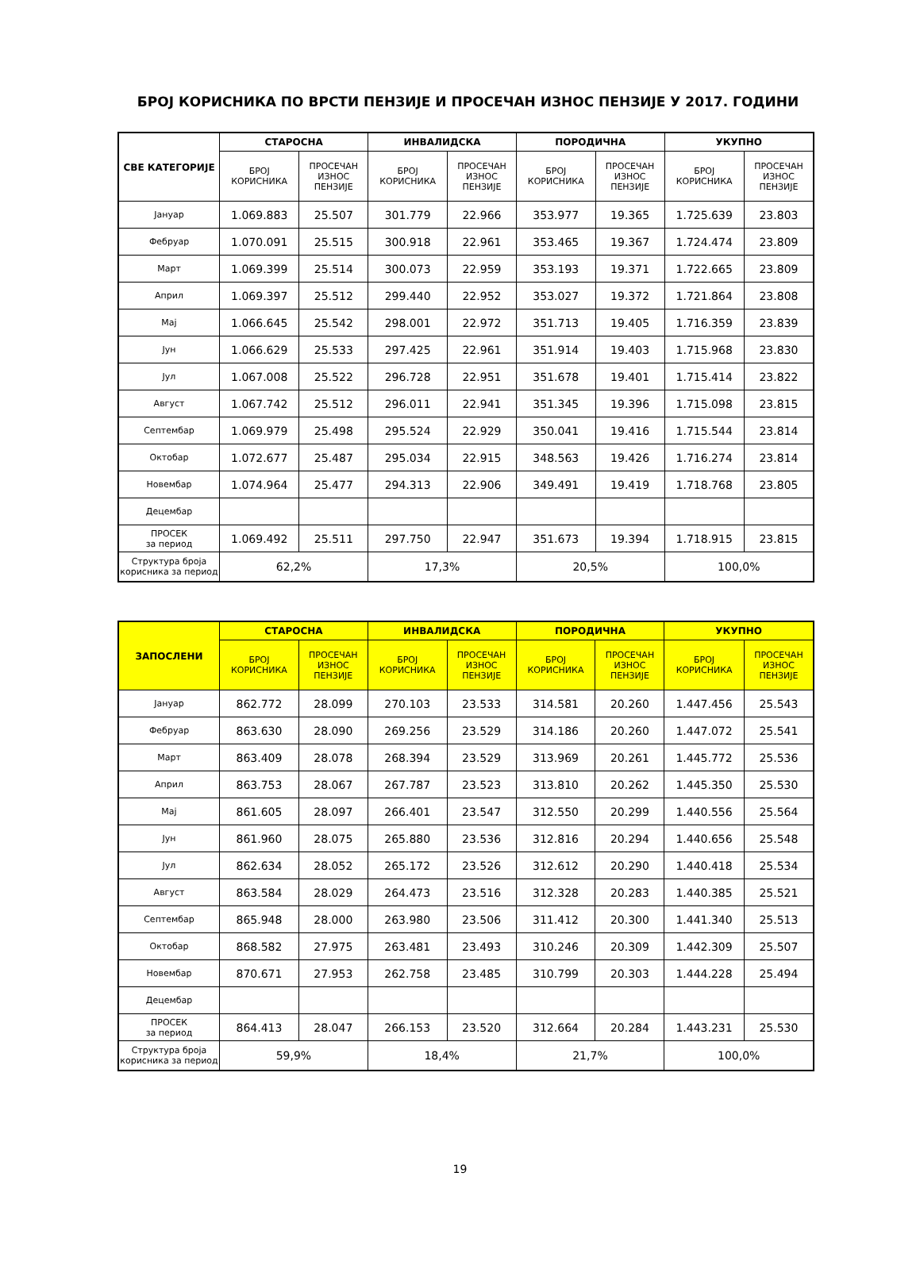БРОЈ КОРИСНИКА ПО ВРСТИ ПЕНЗИЈЕ И ПРОСЕЧАН ИЗНОС ПЕНЗИЈЕ У 2017. ГОДИНИ
| СВЕ КАТЕГОРИЈЕ | СТАРОСНА | | ИНВАЛИДСКА | | ПОРОДИЧНА | | УКУПНО | |
| --- | --- | --- | --- | --- | --- | --- | --- | --- |
| | БРОЈ КОРИСНИКА | ПРОСЕЧАН ИЗНОС ПЕНЗИЈЕ | БРОЈ КОРИСНИКА | ПРОСЕЧАН ИЗНОС ПЕНЗИЈЕ | БРОЈ КОРИСНИКА | ПРОСЕЧАН ИЗНОС ПЕНЗИЈЕ | БРОЈ КОРИСНИКА | ПРОСЕЧАН ИЗНОС ПЕНЗИЈЕ |
| Јануар | 1.069.883 | 25.507 | 301.779 | 22.966 | 353.977 | 19.365 | 1.725.639 | 23.803 |
| Фебруар | 1.070.091 | 25.515 | 300.918 | 22.961 | 353.465 | 19.367 | 1.724.474 | 23.809 |
| Март | 1.069.399 | 25.514 | 300.073 | 22.959 | 353.193 | 19.371 | 1.722.665 | 23.809 |
| Април | 1.069.397 | 25.512 | 299.440 | 22.952 | 353.027 | 19.372 | 1.721.864 | 23.808 |
| Мај | 1.066.645 | 25.542 | 298.001 | 22.972 | 351.713 | 19.405 | 1.716.359 | 23.839 |
| Јун | 1.066.629 | 25.533 | 297.425 | 22.961 | 351.914 | 19.403 | 1.715.968 | 23.830 |
| Јул | 1.067.008 | 25.522 | 296.728 | 22.951 | 351.678 | 19.401 | 1.715.414 | 23.822 |
| Август | 1.067.742 | 25.512 | 296.011 | 22.941 | 351.345 | 19.396 | 1.715.098 | 23.815 |
| Септембар | 1.069.979 | 25.498 | 295.524 | 22.929 | 350.041 | 19.416 | 1.715.544 | 23.814 |
| Октобар | 1.072.677 | 25.487 | 295.034 | 22.915 | 348.563 | 19.426 | 1.716.274 | 23.814 |
| Новембар | 1.074.964 | 25.477 | 294.313 | 22.906 | 349.491 | 19.419 | 1.718.768 | 23.805 |
| Децембар | | | | | | | | |
| ПРОСЕК за период | 1.069.492 | 25.511 | 297.750 | 22.947 | 351.673 | 19.394 | 1.718.915 | 23.815 |
| Структура броја корисника за период | 62,2% | | 17,3% | | 20,5% | | 100,0% | |
| ЗАПОСЛЕНИ | СТАРОСНА | | ИНВАЛИДСКА | | ПОРОДИЧНА | | УКУПНО | |
| --- | --- | --- | --- | --- | --- | --- | --- | --- |
| | БРОЈ КОРИСНИКА | ПРОСЕЧАН ИЗНОС ПЕНЗИЈЕ | БРОЈ КОРИСНИКА | ПРОСЕЧАН ИЗНОС ПЕНЗИЈЕ | БРОЈ КОРИСНИКА | ПРОСЕЧАН ИЗНОС ПЕНЗИЈЕ | БРОЈ КОРИСНИКА | ПРОСЕЧАН ИЗНОС ПЕНЗИЈЕ |
| Јануар | 862.772 | 28.099 | 270.103 | 23.533 | 314.581 | 20.260 | 1.447.456 | 25.543 |
| Фебруар | 863.630 | 28.090 | 269.256 | 23.529 | 314.186 | 20.260 | 1.447.072 | 25.541 |
| Март | 863.409 | 28.078 | 268.394 | 23.529 | 313.969 | 20.261 | 1.445.772 | 25.536 |
| Април | 863.753 | 28.067 | 267.787 | 23.523 | 313.810 | 20.262 | 1.445.350 | 25.530 |
| Мај | 861.605 | 28.097 | 266.401 | 23.547 | 312.550 | 20.299 | 1.440.556 | 25.564 |
| Јун | 861.960 | 28.075 | 265.880 | 23.536 | 312.816 | 20.294 | 1.440.656 | 25.548 |
| Јул | 862.634 | 28.052 | 265.172 | 23.526 | 312.612 | 20.290 | 1.440.418 | 25.534 |
| Август | 863.584 | 28.029 | 264.473 | 23.516 | 312.328 | 20.283 | 1.440.385 | 25.521 |
| Септембар | 865.948 | 28.000 | 263.980 | 23.506 | 311.412 | 20.300 | 1.441.340 | 25.513 |
| Октобар | 868.582 | 27.975 | 263.481 | 23.493 | 310.246 | 20.309 | 1.442.309 | 25.507 |
| Новембар | 870.671 | 27.953 | 262.758 | 23.485 | 310.799 | 20.303 | 1.444.228 | 25.494 |
| Децембар | | | | | | | | |
| ПРОСЕК за период | 864.413 | 28.047 | 266.153 | 23.520 | 312.664 | 20.284 | 1.443.231 | 25.530 |
| Структура броја корисника за период | 59,9% | | 18,4% | | 21,7% | | 100,0% | |
19